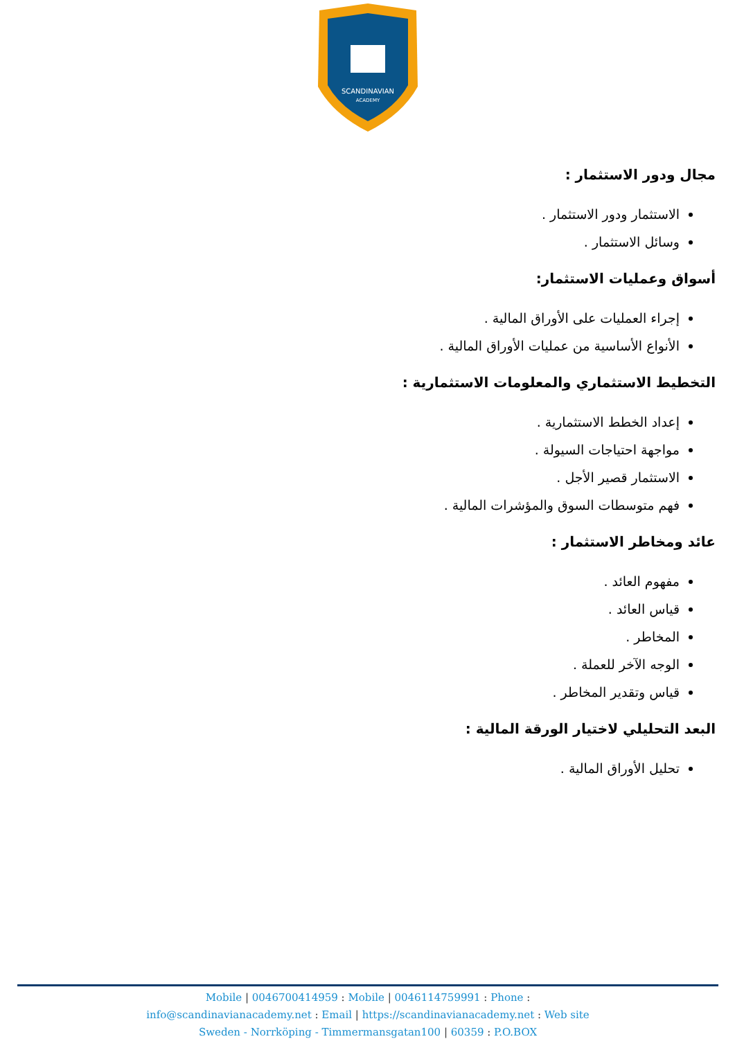SCANDINAVIAN
ACADEMY
مجال ودور الاستثمار :
الاستثمار ودور الاستثمار .
وسائل الاستثمار .
أسواق وعمليات الاستثمار:
إجراء العمليات على الأوراق المالية .
الأنواع الأساسية من عمليات الأوراق المالية .
التخطيط الاستثماري والمعلومات الاستثمارية :
إعداد الخطط الاستثمارية .
مواجهة احتياجات السيولة .
الاستثمار قصير الأجل .
فهم متوسطات السوق والمؤشرات المالية .
عائد ومخاطر الاستثمار :
مفهوم العائد .
قياس العائد .
المخاطر .
الوجه الآخر للعملة .
قياس وتقدير المخاطر .
البعد التحليلي لاختيار الورقة المالية :
تحليل الأوراق المالية .
Mobile | 0046700414959 : Mobile | 0046114759991 : Phone :
info@scandinavianacademy.net : Email | https://scandinavianacademy.net : Web site
Sweden - Norrköping - Timmermansgatan100 | 60359 : P.O.BOX